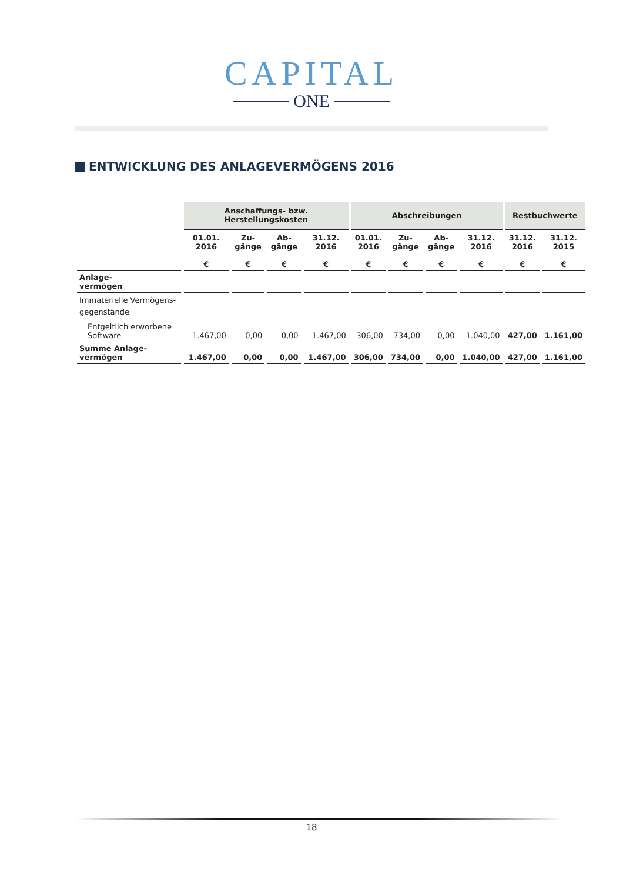CAPITAL
ONE
ENTWICKLUNG DES ANLAGEVERMÖGENS 2016
| | Anschaffungs- bzw. Herstellungskosten | | | | Abschreibungen | | | | Restbuchwerte | |
| --- | --- | --- | --- | --- | --- | --- | --- | --- | --- | --- |
| | 01.01. 2016 € | Zu- gänge € | Ab- gänge € | 31.12. 2016 € | 01.01. 2016 € | Zu- gänge € | Ab- gänge € | 31.12. 2016 € | 31.12. 2016 € | 31.12. 2015 € |
| Anlage- vermögen | | | | | | | | | | |
| Immaterielle Vermögens-gegenstände | | | | | | | | | | |
| Entgeltlich erworbene Software | 1.467,00 | 0,00 | 0,00 | 1.467,00 | 306,00 | 734,00 | 0,00 | 1.040,00 | 427,00 | 1.161,00 |
| Summe Anlage- vermögen | 1.467,00 | 0,00 | 0,00 | 1.467,00 | 306,00 | 734,00 | 0,00 | 1.040,00 | 427,00 | 1.161,00 |
18